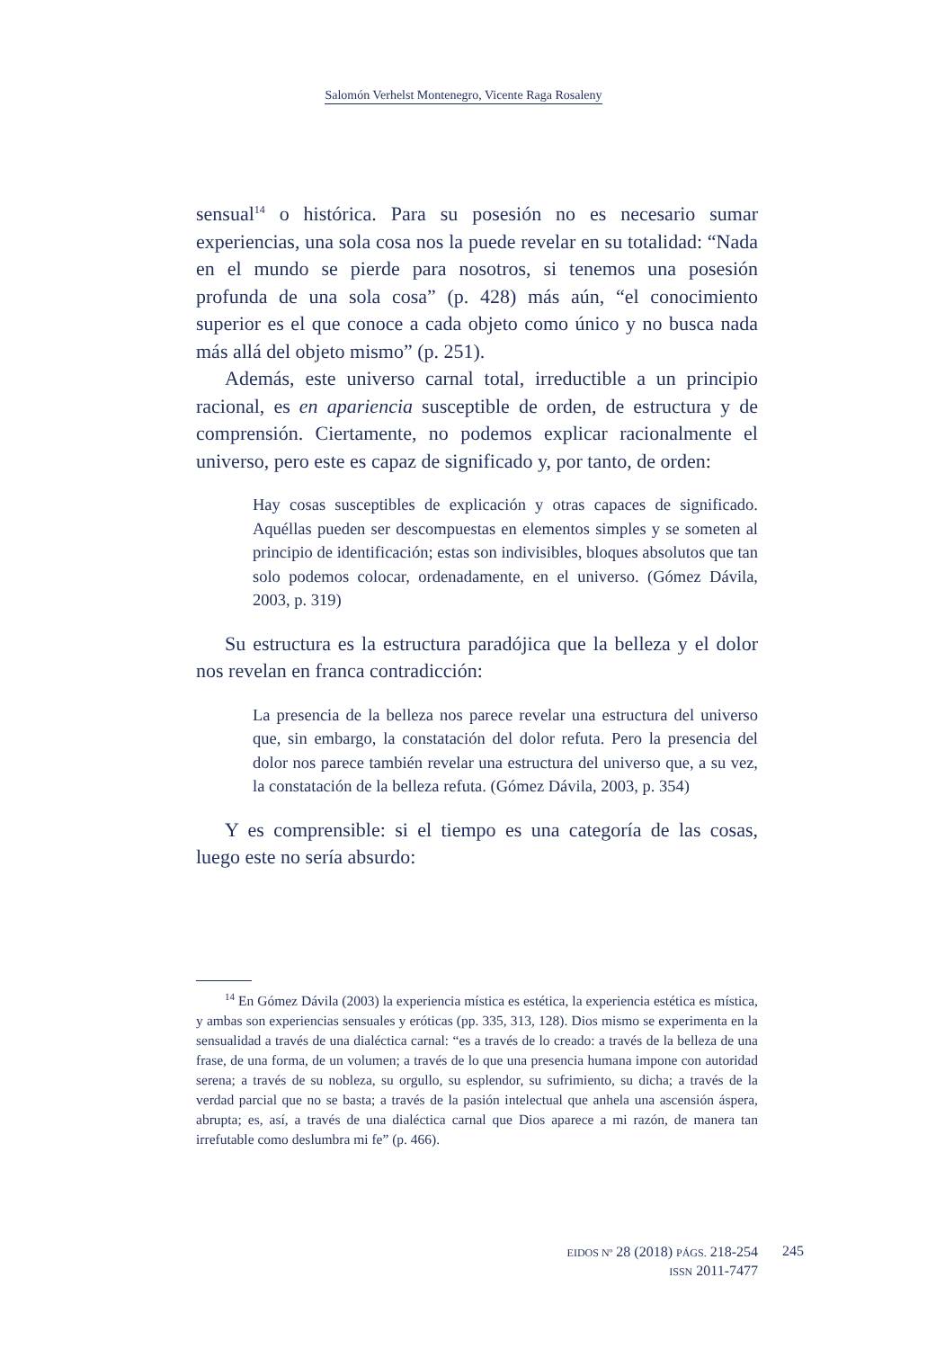Salomón Verhelst Montenegro, Vicente Raga Rosaleny
sensual<sup>14</sup> o histórica. Para su posesión no es necesario sumar experiencias, una sola cosa nos la puede revelar en su totalidad: “Nada en el mundo se pierde para nosotros, si tenemos una posesión profunda de una sola cosa” (p. 428) más aún, “el conocimiento superior es el que conoce a cada objeto como único y no busca nada más allá del objeto mismo” (p. 251).
Además, este universo carnal total, irreductible a un principio racional, es en apariencia susceptible de orden, de estructura y de comprensión. Ciertamente, no podemos explicar racionalmente el universo, pero este es capaz de significado y, por tanto, de orden:
Hay cosas susceptibles de explicación y otras capaces de significado. Aquéllas pueden ser descompuestas en elementos simples y se someten al principio de identificación; estas son indivisibles, bloques absolutos que tan solo podemos colocar, ordenadamente, en el universo. (Gómez Dávila, 2003, p. 319)
Su estructura es la estructura paradójica que la belleza y el dolor nos revelan en franca contradicción:
La presencia de la belleza nos parece revelar una estructura del universo que, sin embargo, la constatación del dolor refuta. Pero la presencia del dolor nos parece también revelar una estructura del universo que, a su vez, la constatación de la belleza refuta. (Gómez Dávila, 2003, p. 354)
Y es comprensible: si el tiempo es una categoría de las cosas, luego este no sería absurdo:
<sup>14</sup> En Gómez Dávila (2003) la experiencia mística es estética, la experiencia estética es mística, y ambas son experiencias sensuales y eróticas (pp. 335, 313, 128). Dios mismo se experimenta en la sensualidad a través de una dialéctica carnal: “es a través de lo creado: a través de la belleza de una frase, de una forma, de un volumen; a través de lo que una presencia humana impone con autoridad serena; a través de su nobleza, su orgullo, su esplendor, su sufrimiento, su dicha; a través de la verdad parcial que no se basta; a través de la pasión intelectual que anhela una ascensión áspera, abrupta; es, así, a través de una dialéctica carnal que Dios aparece a mi razón, de manera tan irrefutable como deslumbra mi fe” (p. 466).
EIDOS Nº 28 (2018) PÁGS. 218-254
ISSN 2011-7477
245